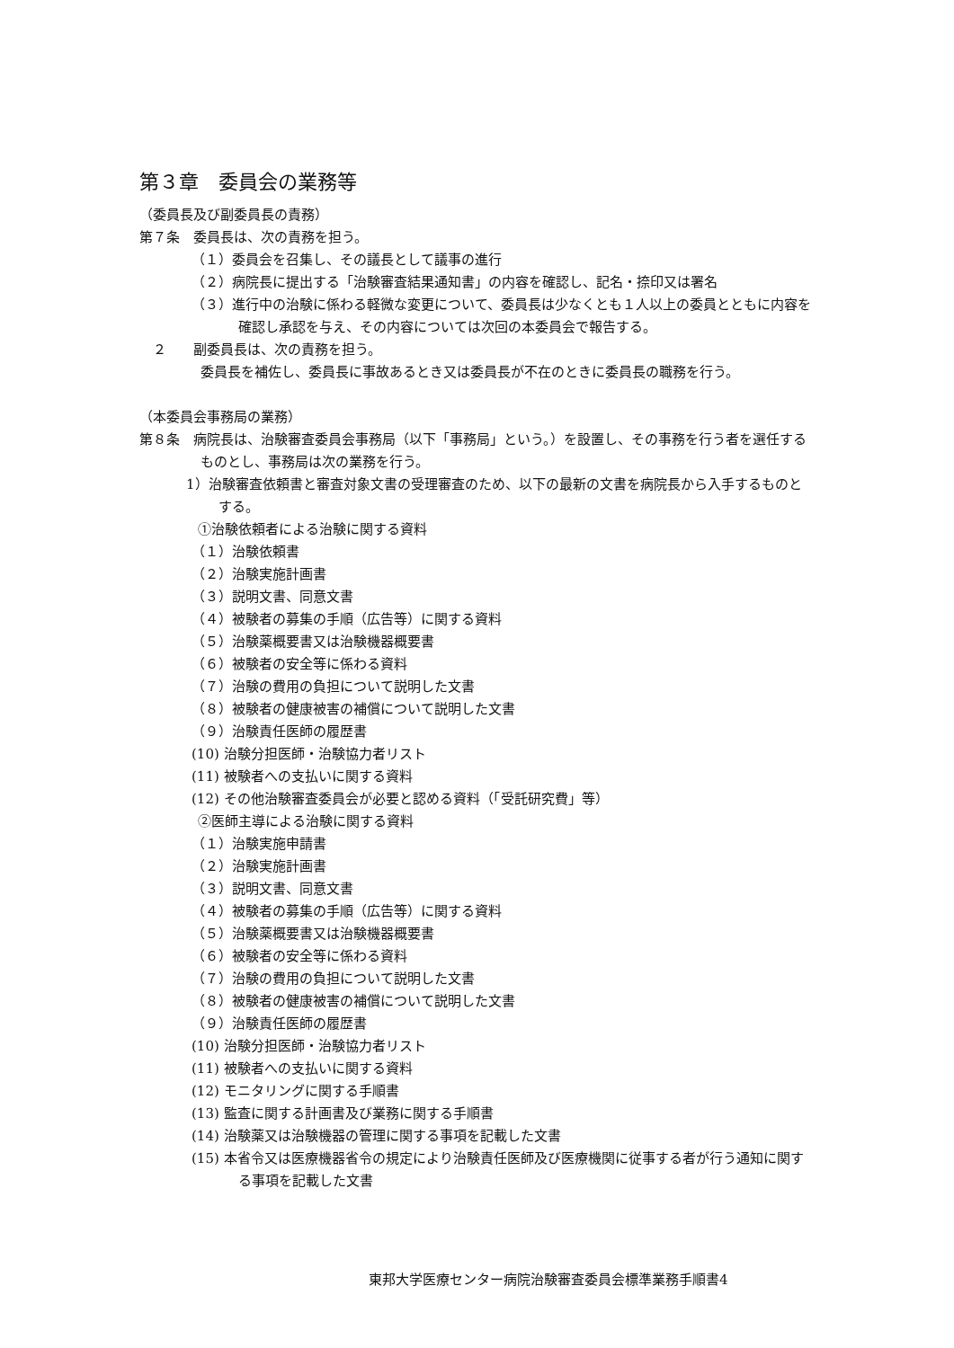第３章　委員会の業務等
（委員長及び副委員長の責務）
第７条　委員長は、次の責務を担う。
（１）委員会を召集し、その議長として議事の進行
（２）病院長に提出する「治験審査結果通知書」の内容を確認し、記名・捺印又は署名
（３）進行中の治験に係わる軽微な変更について、委員長は少なくとも１人以上の委員とともに内容を確認し承認を与え、その内容については次回の本委員会で報告する。
　２　　副委員長は、次の責務を担う。
委員長を補佐し、委員長に事故あるとき又は委員長が不在のときに委員長の職務を行う。
（本委員会事務局の業務）
第８条　病院長は、治験審査委員会事務局（以下「事務局」という。）を設置し、その事務を行う者を選任するものとし、事務局は次の業務を行う。
1）治験審査依頼書と審査対象文書の受理審査のため、以下の最新の文書を病院長から入手するものとする。
①治験依頼者による治験に関する資料
（１）治験依頼書
（２）治験実施計画書
（３）説明文書、同意文書
（４）被験者の募集の手順（広告等）に関する資料
（５）治験薬概要書又は治験機器概要書
（６）被験者の安全等に係わる資料
（７）治験の費用の負担について説明した文書
（８）被験者の健康被害の補償について説明した文書
（９）治験責任医師の履歴書
(10) 治験分担医師・治験協力者リスト
(11) 被験者への支払いに関する資料
(12) その他治験審査委員会が必要と認める資料（「受託研究費」等）
②医師主導による治験に関する資料
（１）治験実施申請書
（２）治験実施計画書
（３）説明文書、同意文書
（４）被験者の募集の手順（広告等）に関する資料
（５）治験薬概要書又は治験機器概要書
（６）被験者の安全等に係わる資料
（７）治験の費用の負担について説明した文書
（８）被験者の健康被害の補償について説明した文書
（９）治験責任医師の履歴書
(10) 治験分担医師・治験協力者リスト
(11) 被験者への支払いに関する資料
(12) モニタリングに関する手順書
(13) 監査に関する計画書及び業務に関する手順書
(14) 治験薬又は治験機器の管理に関する事項を記載した文書
(15) 本省令又は医療機器省令の規定により治験責任医師及び医療機関に従事する者が行う通知に関する事項を記載した文書
東邦大学医療センター病院治験審査委員会標準業務手順書4